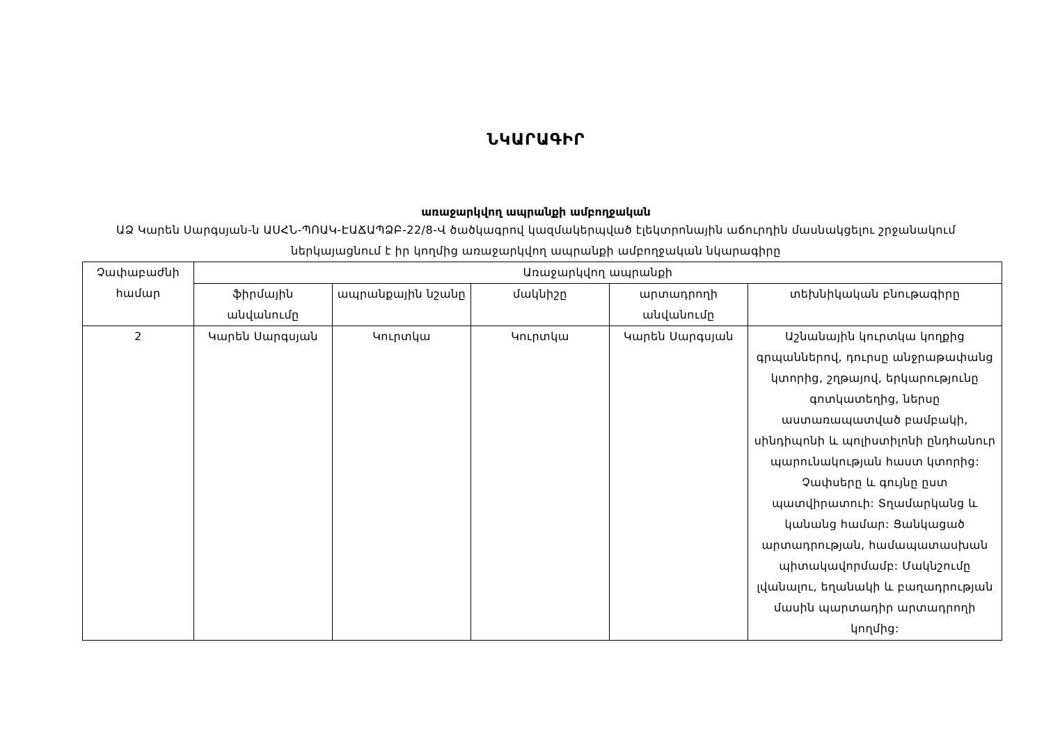ՆԿԱՐԱԳԻՐ
առաջարկվող ապրանքի ամբողջական
ԱՁ Կարեն Սարգսյան-ն ԱՍՀՆ-ՊՈԱԿ-ԷԱՃԱՊՁԲ-22/8-Վ ծածկագրով կազմակերպված էլեկտրոնային աճուրդին մասնակցելու շրջանակում ներկայացնում է իր կողմից առաջարկվող ապրանքի ամբողջական նկարագիրը
| Չափաբաժնի համար | Առաջարկվող ապրանքի | | | | |
| --- | --- | --- | --- | --- | --- |
| | ֆիրմային անվանումը | ապրանքային նշանը | մակնիշը | արտադրողի անվանումը | տեխնիկական բնութագիրը |
| 2 | Կարեն Սարգսյան | Կուրտկա | Կուրտկա | Կարեն Սարգսյան | Աշնանային կուրտկա կողքից գրպաններով, դուրսը անջրաթափանց կտորից, շղթայով, երկարությունը գոտկատեղից, ներսը աստառապատված բամբակի, սինդիպոնի և պոլիստիլոնի ընդհանուր պարունակության հաստ կտորից: Չափսերը և գույնը ըստ պատվիրատուի: Տղամարկանց և կանանց համար: Ցանկացած արտադրության, համապատասխան պիտակավորմամբ: Մակնշումը լվանալու, եղանակի և բաղադրության մասին պարտադիր արտադրողի կողմից: |